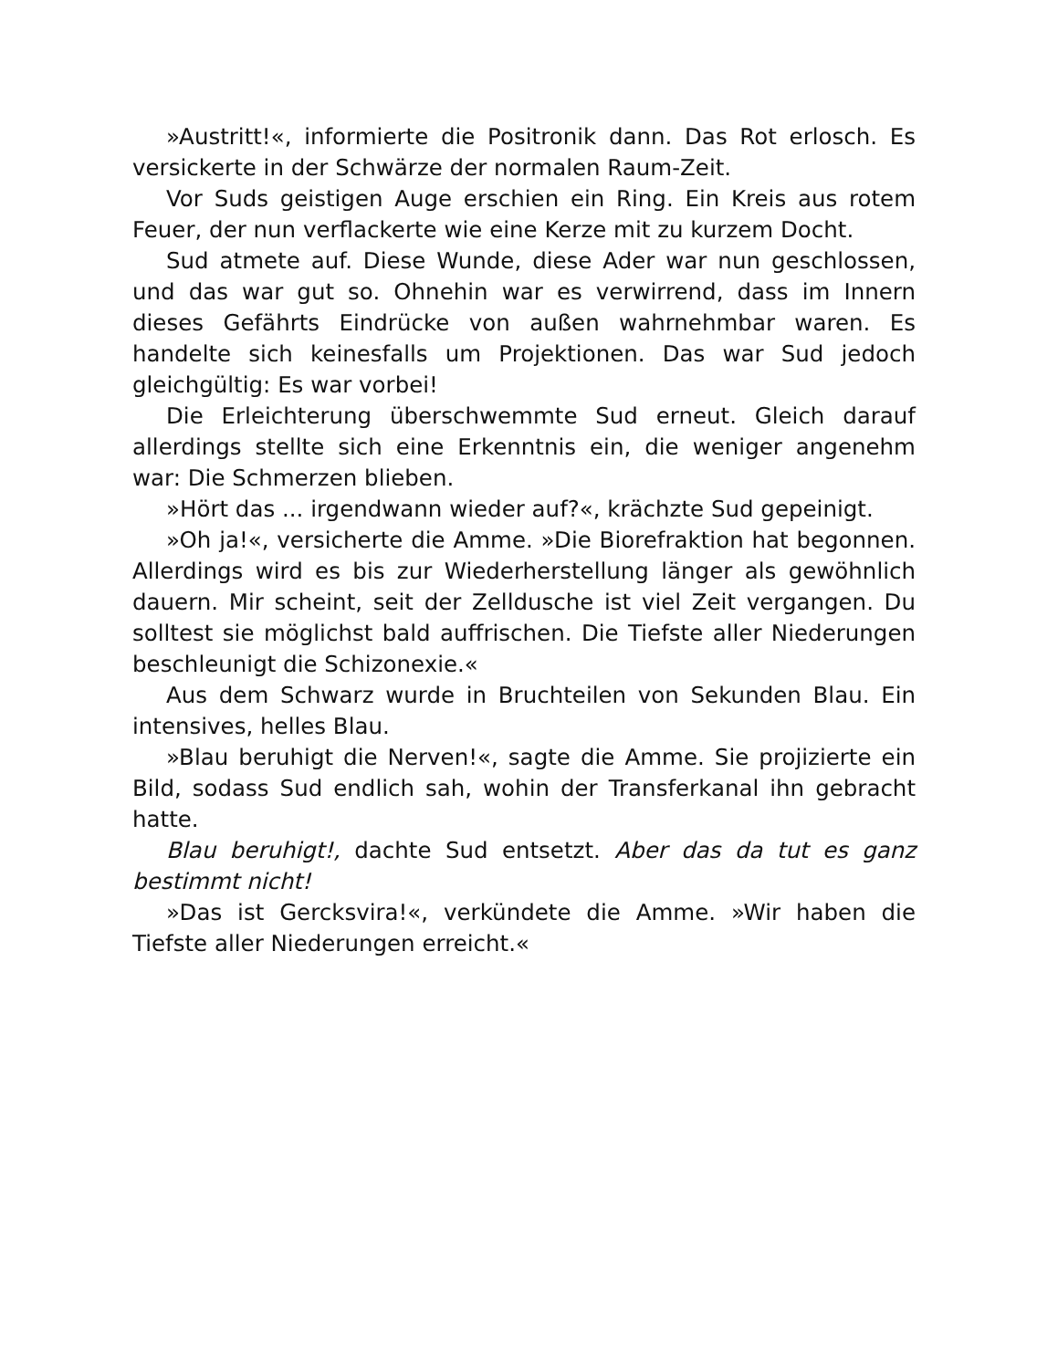»Austritt!«, informierte die Positronik dann. Das Rot erlosch. Es versickerte in der Schwärze der normalen Raum-Zeit.
Vor Suds geistigen Auge erschien ein Ring. Ein Kreis aus rotem Feuer, der nun verflackerte wie eine Kerze mit zu kurzem Docht.
Sud atmete auf. Diese Wunde, diese Ader war nun geschlossen, und das war gut so. Ohnehin war es verwirrend, dass im Innern dieses Gefährts Eindrücke von außen wahrnehmbar waren. Es handelte sich keinesfalls um Projektionen. Das war Sud jedoch gleichgültig: Es war vorbei!
Die Erleichterung überschwemmte Sud erneut. Gleich darauf allerdings stellte sich eine Erkenntnis ein, die weniger angenehm war: Die Schmerzen blieben.
»Hört das ... irgendwann wieder auf?«, krächzte Sud gepeinigt.
»Oh ja!«, versicherte die Amme. »Die Biorefraktion hat begonnen. Allerdings wird es bis zur Wiederherstellung länger als gewöhnlich dauern. Mir scheint, seit der Zelldusche ist viel Zeit vergangen. Du solltest sie möglichst bald auffrischen. Die Tiefste aller Niederungen beschleunigt die Schizonexie.«
Aus dem Schwarz wurde in Bruchteilen von Sekunden Blau. Ein intensives, helles Blau.
»Blau beruhigt die Nerven!«, sagte die Amme. Sie projizierte ein Bild, sodass Sud endlich sah, wohin der Transferkanal ihn gebracht hatte.
Blau beruhigt!, dachte Sud entsetzt. Aber das da tut es ganz bestimmt nicht!
»Das ist Gercksvira!«, verkündete die Amme. »Wir haben die Tiefste aller Niederungen erreicht.«